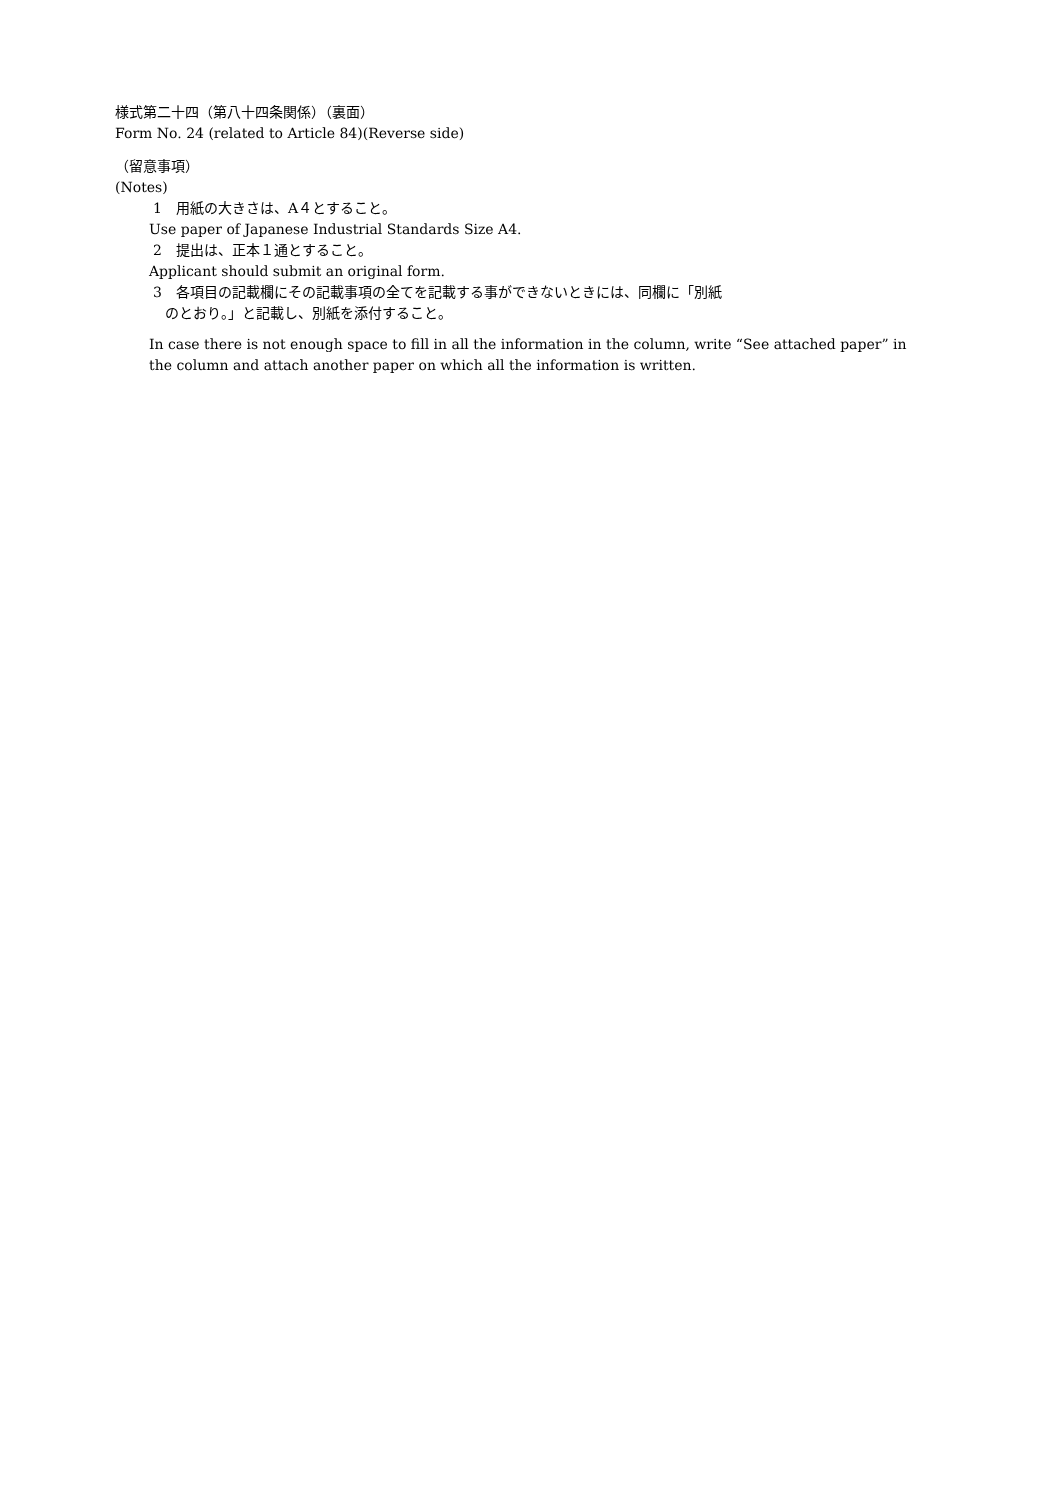様式第二十四（第八十四条関係）（裏面）
Form No. 24 (related to Article 84)(Reverse side)
（留意事項）
(Notes)
1　用紙の大きさは、A４とすること。
Use paper of Japanese Industrial Standards Size A4.
2　提出は、正本１通とすること。
Applicant should submit an original form.
3　各項目の記載欄にその記載事項の全てを記載する事ができないときには、同欄に「別紙
のとおり。」と記載し、別紙を添付すること。
In case there is not enough space to fill in all the information in the column, write “See attached paper” in
the column and attach another paper on which all the information is written.